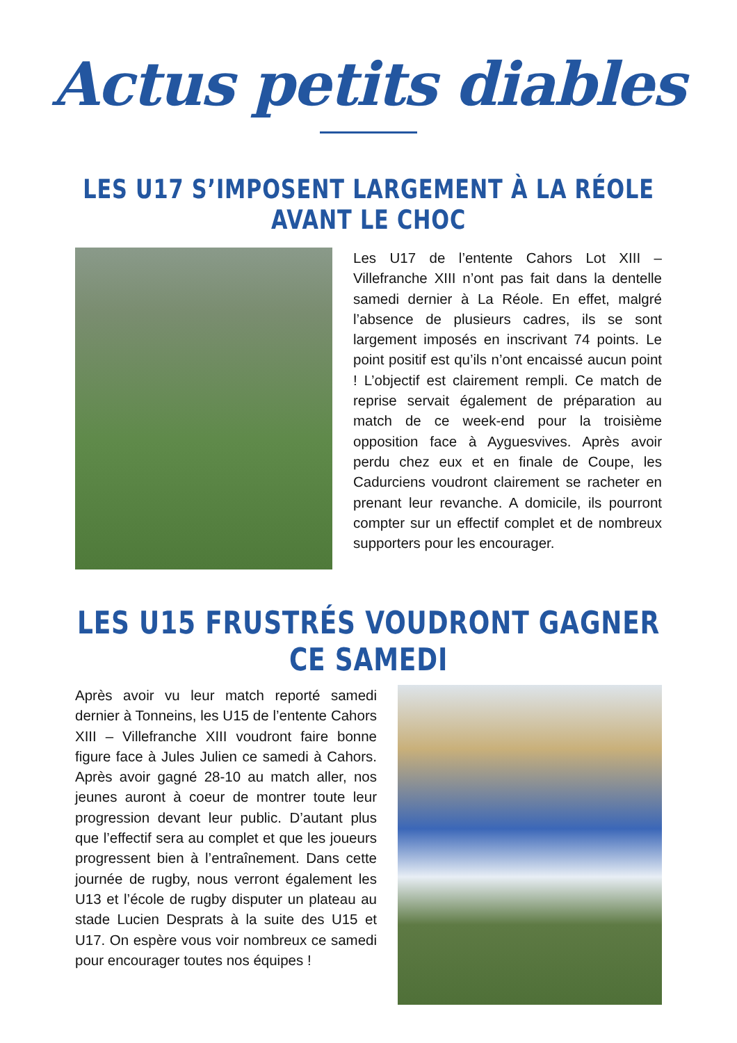Actus petits diables
LES U17 S’IMPOSENT LARGEMENT À LA RÉOLE AVANT LE CHOC
Les U17 de l’entente Cahors Lot XIII – Villefranche XIII n’ont pas fait dans la dentelle samedi dernier à La Réole. En effet, malgré l’absence de plusieurs cadres, ils se sont largement imposés en inscrivant 74 points. Le point positif est qu’ils n’ont encaissé aucun point ! L’objectif est clairement rempli. Ce match de reprise servait également de préparation au match de ce week-end pour la troisième opposition face à Ayguesvives. Après avoir perdu chez eux et en finale de Coupe, les Cadurciens voudront clairement se racheter en prenant leur revanche. A domicile, ils pourront compter sur un effectif complet et de nombreux supporters pour les encourager.
LES U15 FRUSTRÉS VOUDRONT GAGNER CE SAMEDI
Après avoir vu leur match reporté samedi dernier à Tonneins, les U15 de l’entente Cahors XIII – Villefranche XIII voudront faire bonne figure face à Jules Julien ce samedi à Cahors. Après avoir gagné 28-10 au match aller, nos jeunes auront à coeur de montrer toute leur progression devant leur public. D’autant plus que l’effectif sera au complet et que les joueurs progressent bien à l’entraînement. Dans cette journée de rugby, nous verront également les U13 et l’école de rugby disputer un plateau au stade Lucien Desprats à la suite des U15 et U17. On espère vous voir nombreux ce samedi pour encourager toutes nos équipes !